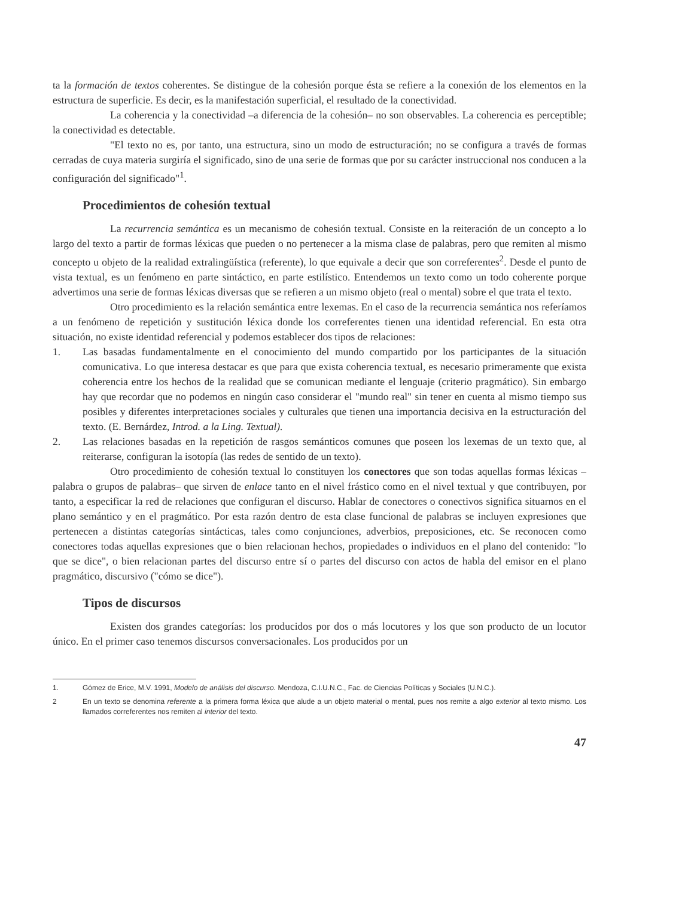ta la formación de textos coherentes. Se distingue de la cohesión porque ésta se refiere a la conexión de los elementos en la estructura de superficie. Es decir, es la manifestación superficial, el resultado de la conectividad.
La coherencia y la conectividad –a diferencia de la cohesión– no son observables. La coherencia es perceptible; la conectividad es detectable.
"El texto no es, por tanto, una estructura, sino un modo de estructuración; no se configura a través de formas cerradas de cuya materia surgiría el significado, sino de una serie de formas que por su carácter instruccional nos conducen a la configuración del significado"<sup>1</sup>.
Procedimientos de cohesión textual
La recurrencia semántica es un mecanismo de cohesión textual. Consiste en la reiteración de un concepto a lo largo del texto a partir de formas léxicas que pueden o no pertenecer a la misma clase de palabras, pero que remiten al mismo concepto u objeto de la realidad extralingüística (referente), lo que equivale a decir que son correferentes<sup>2</sup>. Desde el punto de vista textual, es un fenómeno en parte sintáctico, en parte estilístico. Entendemos un texto como un todo coherente porque advertimos una serie de formas léxicas diversas que se refieren a un mismo objeto (real o mental) sobre el que trata el texto.
Otro procedimiento es la relación semántica entre lexemas. En el caso de la recurrencia semántica nos referíamos a un fenómeno de repetición y sustitución léxica donde los correferentes tienen una identidad referencial. En esta otra situación, no existe identidad referencial y podemos establecer dos tipos de relaciones:
1. Las basadas fundamentalmente en el conocimiento del mundo compartido por los participantes de la situación comunicativa. Lo que interesa destacar es que para que exista coherencia textual, es necesario primeramente que exista coherencia entre los hechos de la realidad que se comunican mediante el lenguaje (criterio pragmático). Sin embargo hay que recordar que no podemos en ningún caso considerar el "mundo real" sin tener en cuenta al mismo tiempo sus posibles y diferentes interpretaciones sociales y culturales que tienen una importancia decisiva en la estructuración del texto. (E. Bernárdez, Introd. a la Ling. Textual).
2. Las relaciones basadas en la repetición de rasgos semánticos comunes que poseen los lexemas de un texto que, al reiterarse, configuran la isotopía (las redes de sentido de un texto).
Otro procedimiento de cohesión textual lo constituyen los conectores que son todas aquellas formas léxicas –palabra o grupos de palabras– que sirven de enlace tanto en el nivel frástico como en el nivel textual y que contribuyen, por tanto, a especificar la red de relaciones que configuran el discurso. Hablar de conectores o conectivos significa situarnos en el plano semántico y en el pragmático. Por esta razón dentro de esta clase funcional de palabras se incluyen expresiones que pertenecen a distintas categorías sintácticas, tales como conjunciones, adverbios, preposiciones, etc. Se reconocen como conectores todas aquellas expresiones que o bien relacionan hechos, propiedades o individuos en el plano del contenido: "lo que se dice", o bien relacionan partes del discurso entre sí o partes del discurso con actos de habla del emisor en el plano pragmático, discursivo ("cómo se dice").
Tipos de discursos
Existen dos grandes categorías: los producidos por dos o más locutores y los que son producto de un locutor único. En el primer caso tenemos discursos conversacionales. Los producidos por un
1. Gómez de Erice, M.V. 1991, Modelo de análisis del discurso. Mendoza, C.I.U.N.C., Fac. de Ciencias Políticas y Sociales (U.N.C.).
2 En un texto se denomina referente a la primera forma léxica que alude a un objeto material o mental, pues nos remite a algo exterior al texto mismo. Los llamados correferentes nos remiten al interior del texto.
47